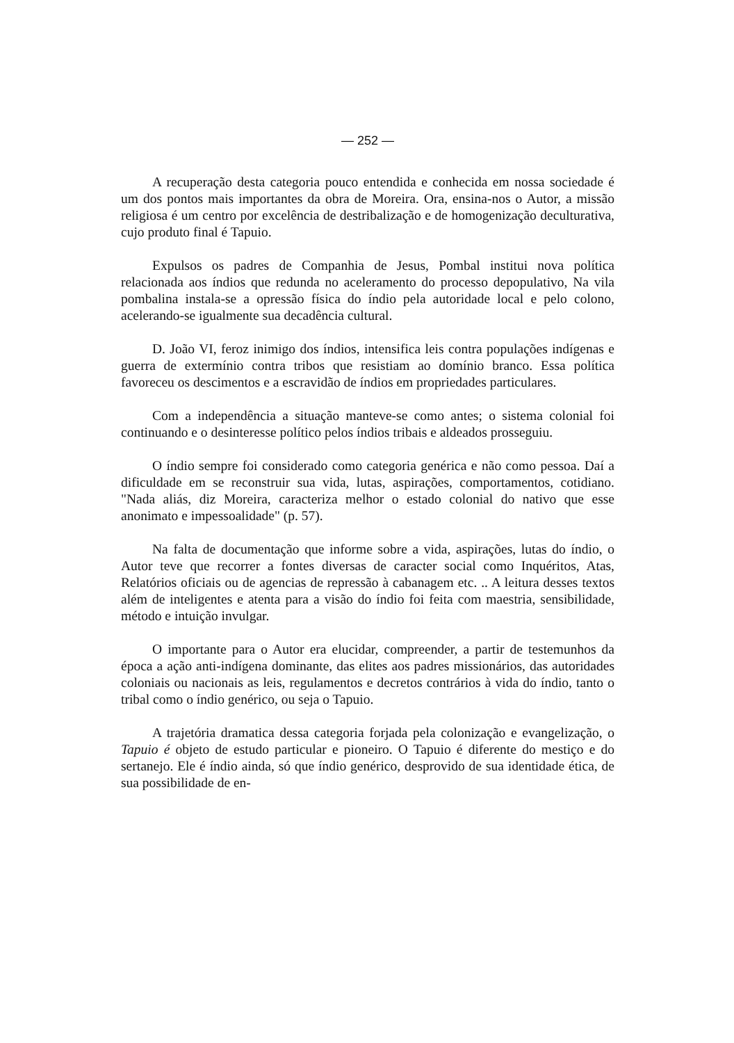— 252 —
A recuperação desta categoria pouco entendida e conhecida em nossa sociedade é um dos pontos mais importantes da obra de Moreira. Ora, ensina-nos o Autor, a missão religiosa é um centro por excelência de destribalização e de homogenização deculturativa, cujo produto final é Tapuio.
Expulsos os padres de Companhia de Jesus, Pombal institui nova política relacionada aos índios que redunda no aceleramento do processo depopulativo, Na vila pombalina instala-se a opressão física do índio pela autoridade local e pelo colono, acelerando-se igualmente sua decadência cultural.
D. João VI, feroz inimigo dos índios, intensifica leis contra populações indígenas e guerra de extermínio contra tribos que resistiam ao domínio branco. Essa política favoreceu os descimentos e a escravidão de índios em propriedades particulares.
Com a independência a situação manteve-se como antes; o sistema colonial foi continuando e o desinteresse político pelos índios tribais e aldeados prosseguiu.
O índio sempre foi considerado como categoria genérica e não como pessoa. Daí a dificuldade em se reconstruir sua vida, lutas, aspirações, comportamentos, cotidiano. "Nada aliás, diz Moreira, caracteriza melhor o estado colonial do nativo que esse anonimato e impessoalidade" (p. 57).
Na falta de documentação que informe sobre a vida, aspirações, lutas do índio, o Autor teve que recorrer a fontes diversas de caracter social como Inquéritos, Atas, Relatórios oficiais ou de agencias de repressão à cabanagem etc. .. A leitura desses textos além de inteligentes e atenta para a visão do índio foi feita com maestria, sensibilidade, método e intuição invulgar.
O importante para o Autor era elucidar, compreender, a partir de testemunhos da época a ação anti-indígena dominante, das elites aos padres missionários, das autoridades coloniais ou nacionais as leis, regulamentos e decretos contrários à vida do índio, tanto o tribal como o índio genérico, ou seja o Tapuio.
A trajetória dramatica dessa categoria forjada pela colonização e evangelização, o Tapuio é objeto de estudo particular e pioneiro. O Tapuio é diferente do mestiço e do sertanejo. Ele é índio ainda, só que índio genérico, desprovido de sua identidade ética, de sua possibilidade de en-